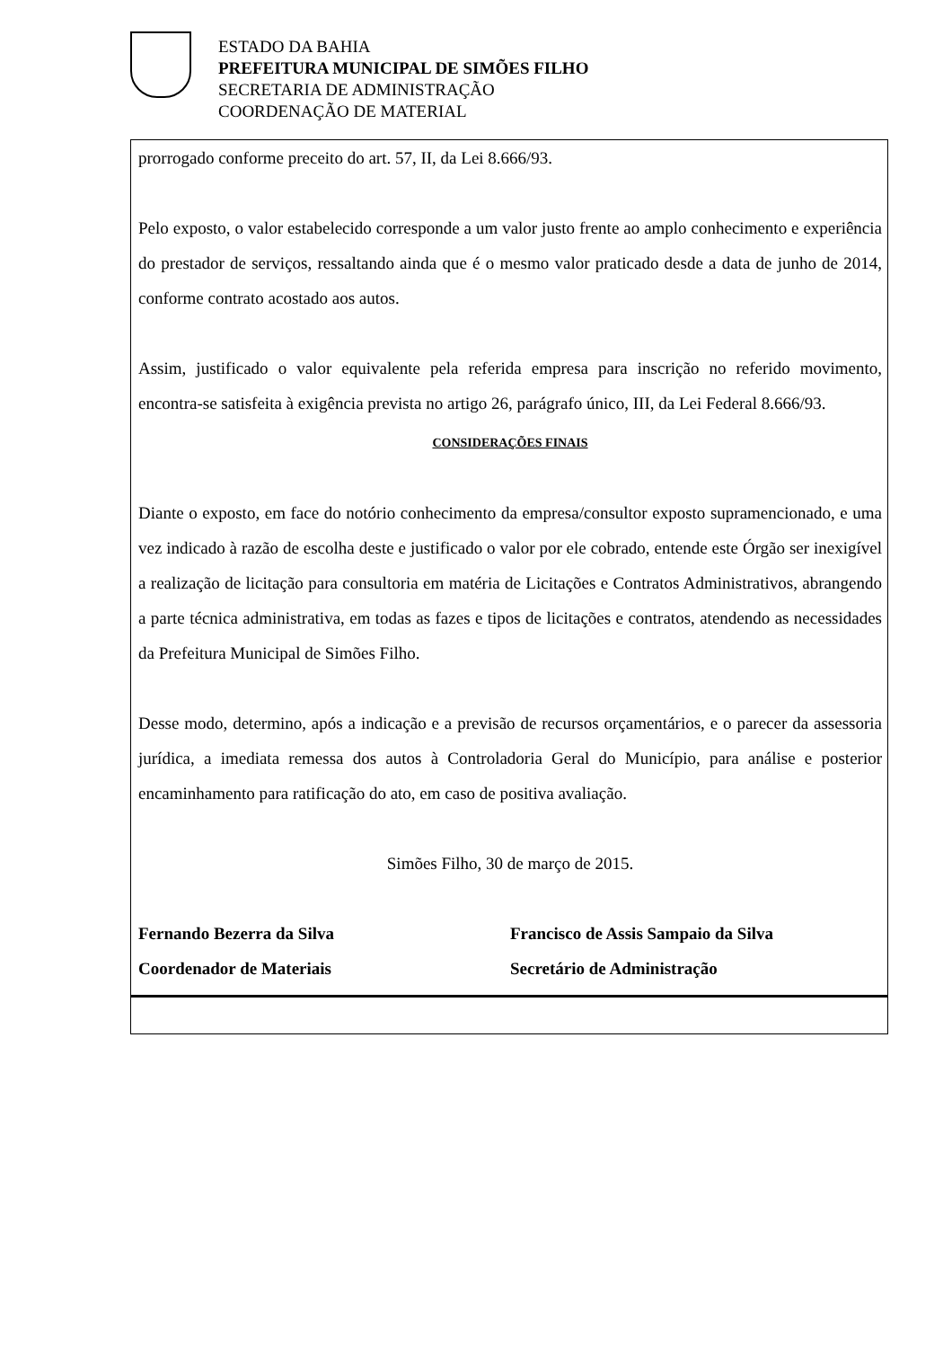ESTADO DA BAHIA
PREFEITURA MUNICIPAL DE SIMÕES FILHO
SECRETARIA DE ADMINISTRAÇÃO
COORDENAÇÃO DE MATERIAL
prorrogado conforme preceito do art. 57, II, da Lei 8.666/93.
Pelo exposto, o valor estabelecido corresponde a um valor justo frente ao amplo conhecimento e experiência do prestador de serviços, ressaltando ainda que é o mesmo valor praticado desde a data de junho de 2014, conforme contrato acostado aos autos.
Assim, justificado o valor equivalente pela referida empresa para inscrição no referido movimento, encontra-se satisfeita à exigência prevista no artigo 26, parágrafo único, III, da Lei Federal 8.666/93.
CONSIDERAÇÕES FINAIS
Diante o exposto, em face do notório conhecimento da empresa/consultor exposto supramencionado, e uma vez indicado à razão de escolha deste e justificado o valor por ele cobrado, entende este Órgão ser inexigível a realização de licitação para consultoria em matéria de Licitações e Contratos Administrativos, abrangendo a parte técnica administrativa, em todas as fazes e tipos de licitações e contratos, atendendo as necessidades da Prefeitura Municipal de Simões Filho.
Desse modo, determino, após a indicação e a previsão de recursos orçamentários, e o parecer da assessoria jurídica, a imediata remessa dos autos à Controladoria Geral do Município, para análise e posterior encaminhamento para ratificação do ato, em caso de positiva avaliação.
Simões Filho, 30 de março de 2015.
Fernando Bezerra da Silva
Coordenador de Materiais
Francisco de Assis Sampaio da Silva
Secretário de Administração